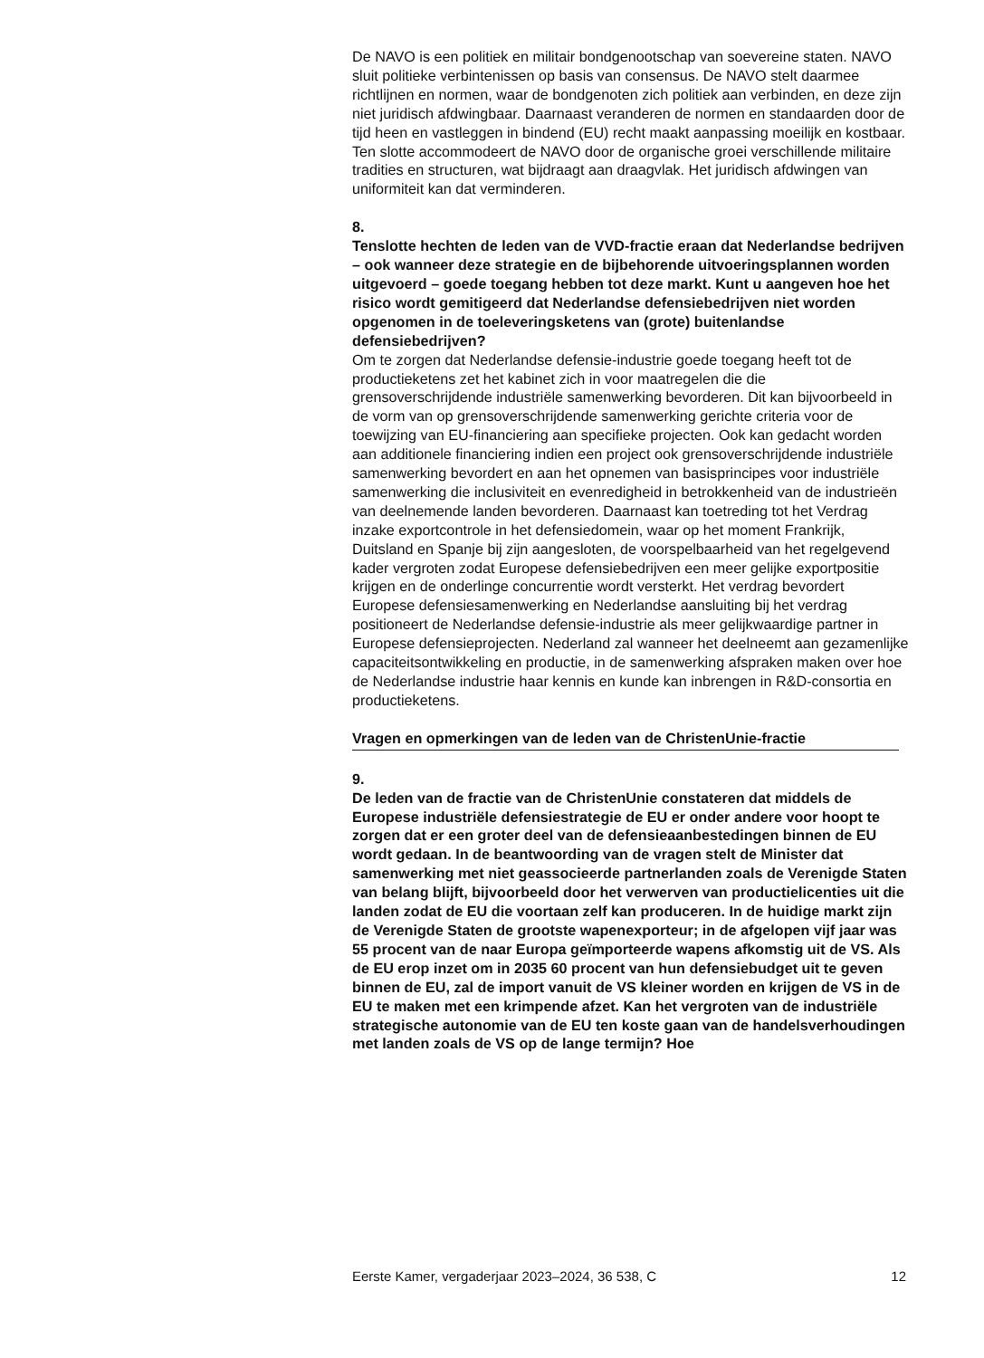De NAVO is een politiek en militair bondgenootschap van soevereine staten. NAVO sluit politieke verbintenissen op basis van consensus. De NAVO stelt daarmee richtlijnen en normen, waar de bondgenoten zich politiek aan verbinden, en deze zijn niet juridisch afdwingbaar. Daarnaast veranderen de normen en standaarden door de tijd heen en vastleggen in bindend (EU) recht maakt aanpassing moeilijk en kostbaar. Ten slotte accommodeert de NAVO door de organische groei verschillende militaire tradities en structuren, wat bijdraagt aan draagvlak. Het juridisch afdwingen van uniformiteit kan dat verminderen.
8.
Tenslotte hechten de leden van de VVD-fractie eraan dat Nederlandse bedrijven – ook wanneer deze strategie en de bijbehorende uitvoeringsplannen worden uitgevoerd – goede toegang hebben tot deze markt. Kunt u aangeven hoe het risico wordt gemitigeerd dat Nederlandse defensiebedrijven niet worden opgenomen in de toeleveringsketens van (grote) buitenlandse defensiebedrijven?
Om te zorgen dat Nederlandse defensie-industrie goede toegang heeft tot de productieketens zet het kabinet zich in voor maatregelen die die grensoverschrijdende industriële samenwerking bevorderen. Dit kan bijvoorbeeld in de vorm van op grensoverschrijdende samenwerking gerichte criteria voor de toewijzing van EU-financiering aan specifieke projecten. Ook kan gedacht worden aan additionele financiering indien een project ook grensoverschrijdende industriële samenwerking bevordert en aan het opnemen van basisprincipes voor industriële samenwerking die inclusiviteit en evenredigheid in betrokkenheid van de industrieën van deelnemende landen bevorderen. Daarnaast kan toetreding tot het Verdrag inzake exportcontrole in het defensiedomein, waar op het moment Frankrijk, Duitsland en Spanje bij zijn aangesloten, de voorspelbaarheid van het regelgevend kader vergroten zodat Europese defensiebedrijven een meer gelijke exportpositie krijgen en de onderlinge concurrentie wordt versterkt. Het verdrag bevordert Europese defensiesamenwerking en Nederlandse aansluiting bij het verdrag positioneert de Nederlandse defensie-industrie als meer gelijkwaardige partner in Europese defensieprojecten. Nederland zal wanneer het deelneemt aan gezamenlijke capaciteitsontwikkeling en productie, in de samenwerking afspraken maken over hoe de Nederlandse industrie haar kennis en kunde kan inbrengen in R&D-consortia en productieketens.
Vragen en opmerkingen van de leden van de ChristenUnie-fractie
9.
De leden van de fractie van de ChristenUnie constateren dat middels de Europese industriële defensiestrategie de EU er onder andere voor hoopt te zorgen dat er een groter deel van de defensieaanbestedingen binnen de EU wordt gedaan. In de beantwoording van de vragen stelt de Minister dat samenwerking met niet geassocieerde partnerlanden zoals de Verenigde Staten van belang blijft, bijvoorbeeld door het verwerven van productielicenties uit die landen zodat de EU die voortaan zelf kan produceren. In de huidige markt zijn de Verenigde Staten de grootste wapenexporteur; in de afgelopen vijf jaar was 55 procent van de naar Europa geïmporteerde wapens afkomstig uit de VS. Als de EU erop inzet om in 2035 60 procent van hun defensiebudget uit te geven binnen de EU, zal de import vanuit de VS kleiner worden en krijgen de VS in de EU te maken met een krimpende afzet. Kan het vergroten van de industriële strategische autonomie van de EU ten koste gaan van de handelsverhoudingen met landen zoals de VS op de lange termijn? Hoe
Eerste Kamer, vergaderjaar 2023–2024, 36 538, C 12